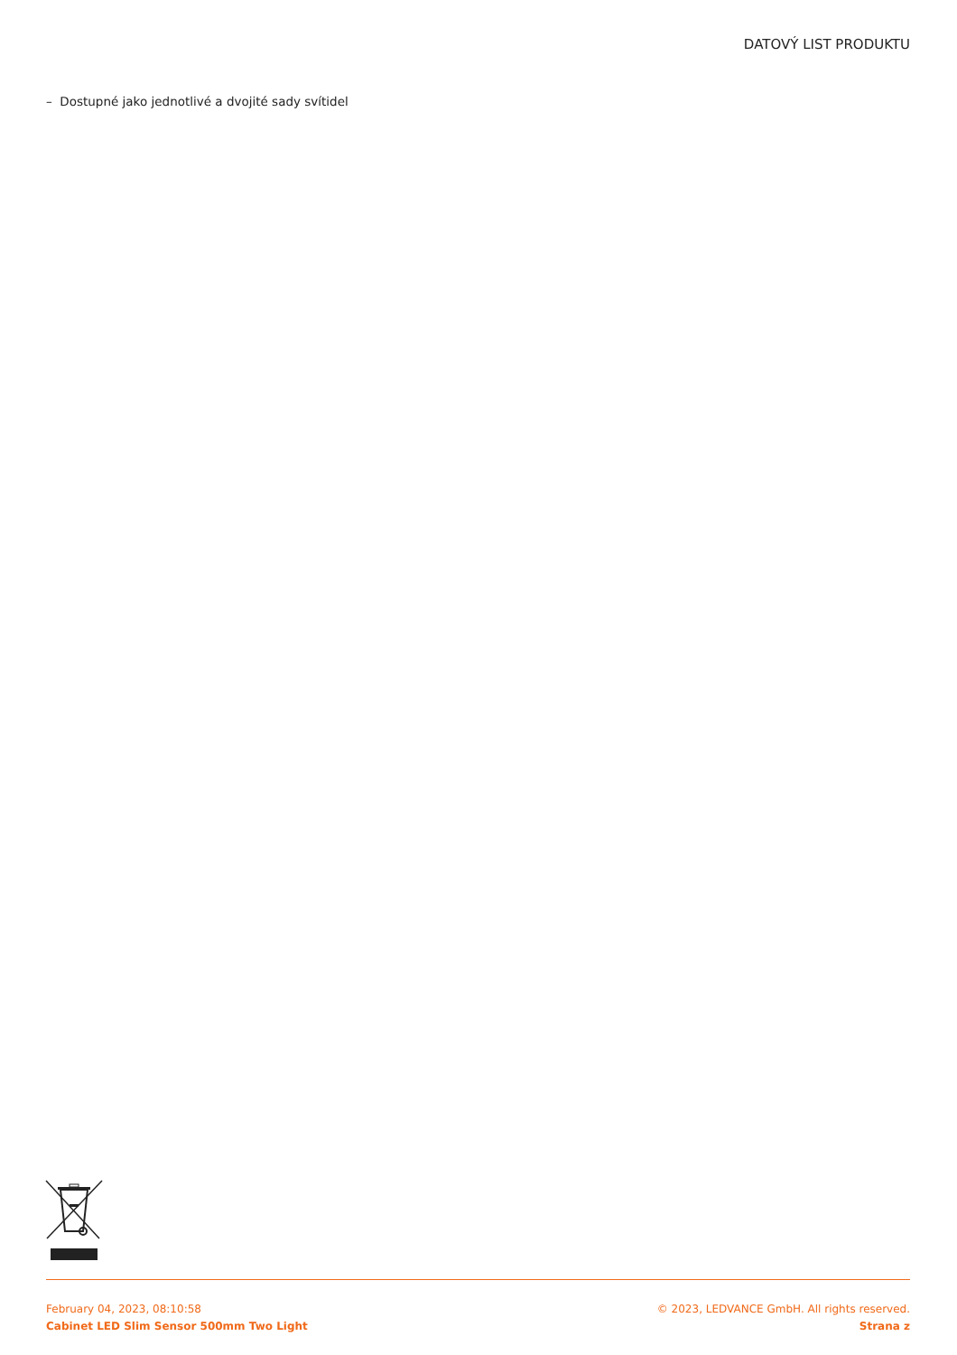DATOVÝ LIST PRODUKTU
– Dostupné jako jednotlivé a dvojité sady svítidel
February 04, 2023, 08:10:58
Cabinet LED Slim Sensor 500mm Two Light
© 2023, LEDVANCE GmbH. All rights reserved.
Strana z